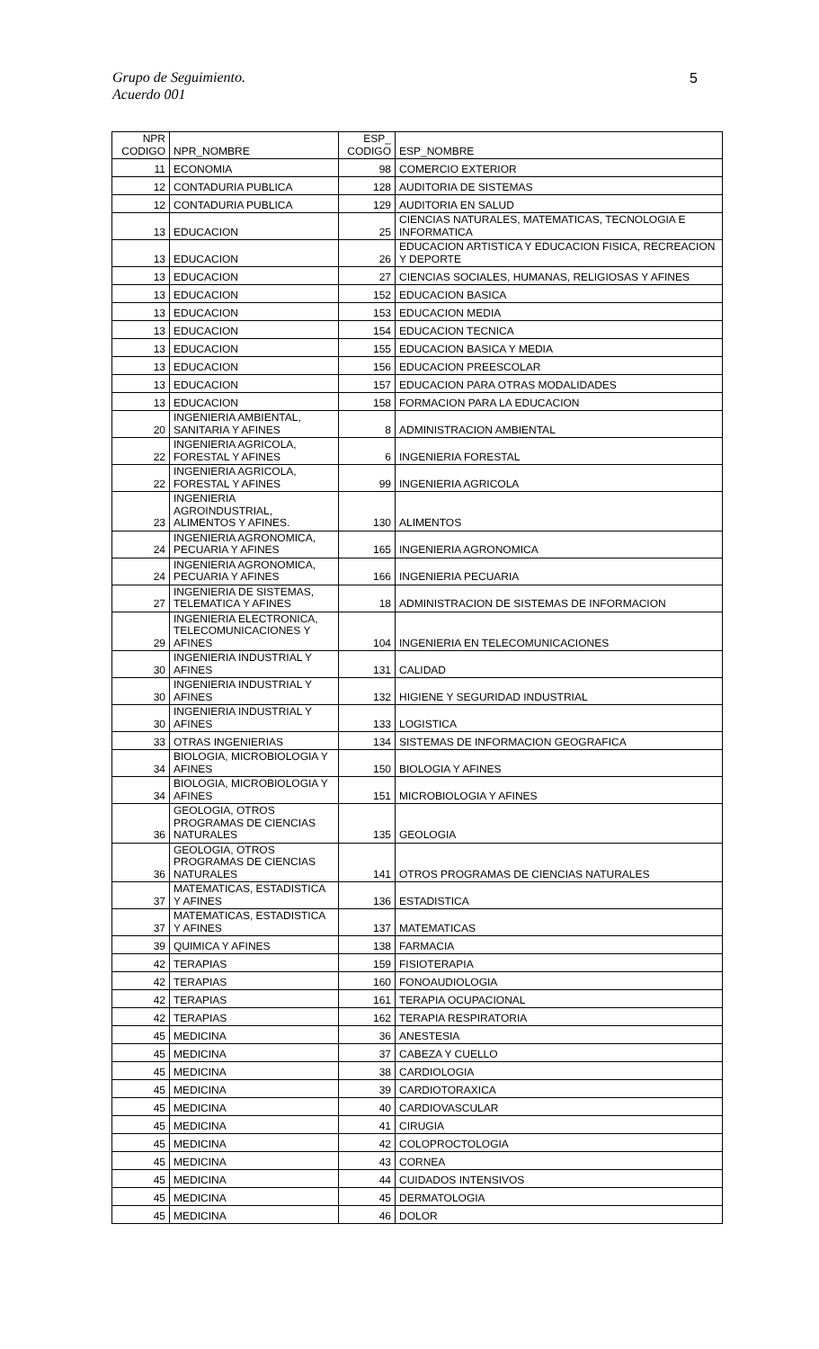Grupo de Seguimiento.
Acuerdo 001
5
| NPR CODIGO | NPR_NOMBRE | ESP_ CODIGO | ESP_NOMBRE |
| --- | --- | --- | --- |
| 11 | ECONOMIA | 98 | COMERCIO EXTERIOR |
| 12 | CONTADURIA PUBLICA | 128 | AUDITORIA DE SISTEMAS |
| 12 | CONTADURIA PUBLICA | 129 | AUDITORIA EN SALUD |
| 13 | EDUCACION | 25 | CIENCIAS NATURALES, MATEMATICAS, TECNOLOGIA E INFORMATICA |
| 13 | EDUCACION | 26 | EDUCACION ARTISTICA Y EDUCACION FISICA, RECREACION Y DEPORTE |
| 13 | EDUCACION | 27 | CIENCIAS SOCIALES, HUMANAS, RELIGIOSAS Y AFINES |
| 13 | EDUCACION | 152 | EDUCACION BASICA |
| 13 | EDUCACION | 153 | EDUCACION MEDIA |
| 13 | EDUCACION | 154 | EDUCACION TECNICA |
| 13 | EDUCACION | 155 | EDUCACION BASICA Y MEDIA |
| 13 | EDUCACION | 156 | EDUCACION PREESCOLAR |
| 13 | EDUCACION | 157 | EDUCACION PARA OTRAS MODALIDADES |
| 13 | EDUCACION | 158 | FORMACION PARA LA EDUCACION |
| 20 | INGENIERIA AMBIENTAL, SANITARIA Y AFINES | 8 | ADMINISTRACION AMBIENTAL |
| 22 | INGENIERIA AGRICOLA, FORESTAL Y AFINES | 6 | INGENIERIA FORESTAL |
| 22 | INGENIERIA AGRICOLA, FORESTAL Y AFINES | 99 | INGENIERIA AGRICOLA |
| 23 | INGENIERIA AGROINDUSTRIAL, ALIMENTOS Y AFINES. | 130 | ALIMENTOS |
| 24 | INGENIERIA AGRONOMICA, PECUARIA Y AFINES | 165 | INGENIERIA AGRONOMICA |
| 24 | INGENIERIA AGRONOMICA, PECUARIA Y AFINES | 166 | INGENIERIA PECUARIA |
| 27 | INGENIERIA DE SISTEMAS, TELEMATICA Y AFINES | 18 | ADMINISTRACION DE SISTEMAS DE INFORMACION |
| 29 | INGENIERIA ELECTRONICA, TELECOMUNICACIONES Y AFINES | 104 | INGENIERIA EN TELECOMUNICACIONES |
| 30 | INGENIERIA INDUSTRIAL Y AFINES | 131 | CALIDAD |
| 30 | INGENIERIA INDUSTRIAL Y AFINES | 132 | HIGIENE Y SEGURIDAD INDUSTRIAL |
| 30 | INGENIERIA INDUSTRIAL Y AFINES | 133 | LOGISTICA |
| 33 | OTRAS INGENIERIAS | 134 | SISTEMAS DE INFORMACION GEOGRAFICA |
| 34 | BIOLOGIA, MICROBIOLOGIA Y AFINES | 150 | BIOLOGIA Y AFINES |
| 34 | BIOLOGIA, MICROBIOLOGIA Y AFINES | 151 | MICROBIOLOGIA Y AFINES |
| 36 | GEOLOGIA, OTROS PROGRAMAS DE CIENCIAS NATURALES | 135 | GEOLOGIA |
| 36 | GEOLOGIA, OTROS PROGRAMAS DE CIENCIAS NATURALES | 141 | OTROS PROGRAMAS DE CIENCIAS NATURALES |
| 37 | MATEMATICAS, ESTADISTICA Y AFINES | 136 | ESTADISTICA |
| 37 | MATEMATICAS, ESTADISTICA Y AFINES | 137 | MATEMATICAS |
| 39 | QUIMICA Y AFINES | 138 | FARMACIA |
| 42 | TERAPIAS | 159 | FISIOTERAPIA |
| 42 | TERAPIAS | 160 | FONOAUDIOLOGIA |
| 42 | TERAPIAS | 161 | TERAPIA OCUPACIONAL |
| 42 | TERAPIAS | 162 | TERAPIA RESPIRATORIA |
| 45 | MEDICINA | 36 | ANESTESIA |
| 45 | MEDICINA | 37 | CABEZA Y CUELLO |
| 45 | MEDICINA | 38 | CARDIOLOGIA |
| 45 | MEDICINA | 39 | CARDIOTORAXICA |
| 45 | MEDICINA | 40 | CARDIOVASCULAR |
| 45 | MEDICINA | 41 | CIRUGIA |
| 45 | MEDICINA | 42 | COLOPROCTOLOGIA |
| 45 | MEDICINA | 43 | CORNEA |
| 45 | MEDICINA | 44 | CUIDADOS INTENSIVOS |
| 45 | MEDICINA | 45 | DERMATOLOGIA |
| 45 | MEDICINA | 46 | DOLOR |